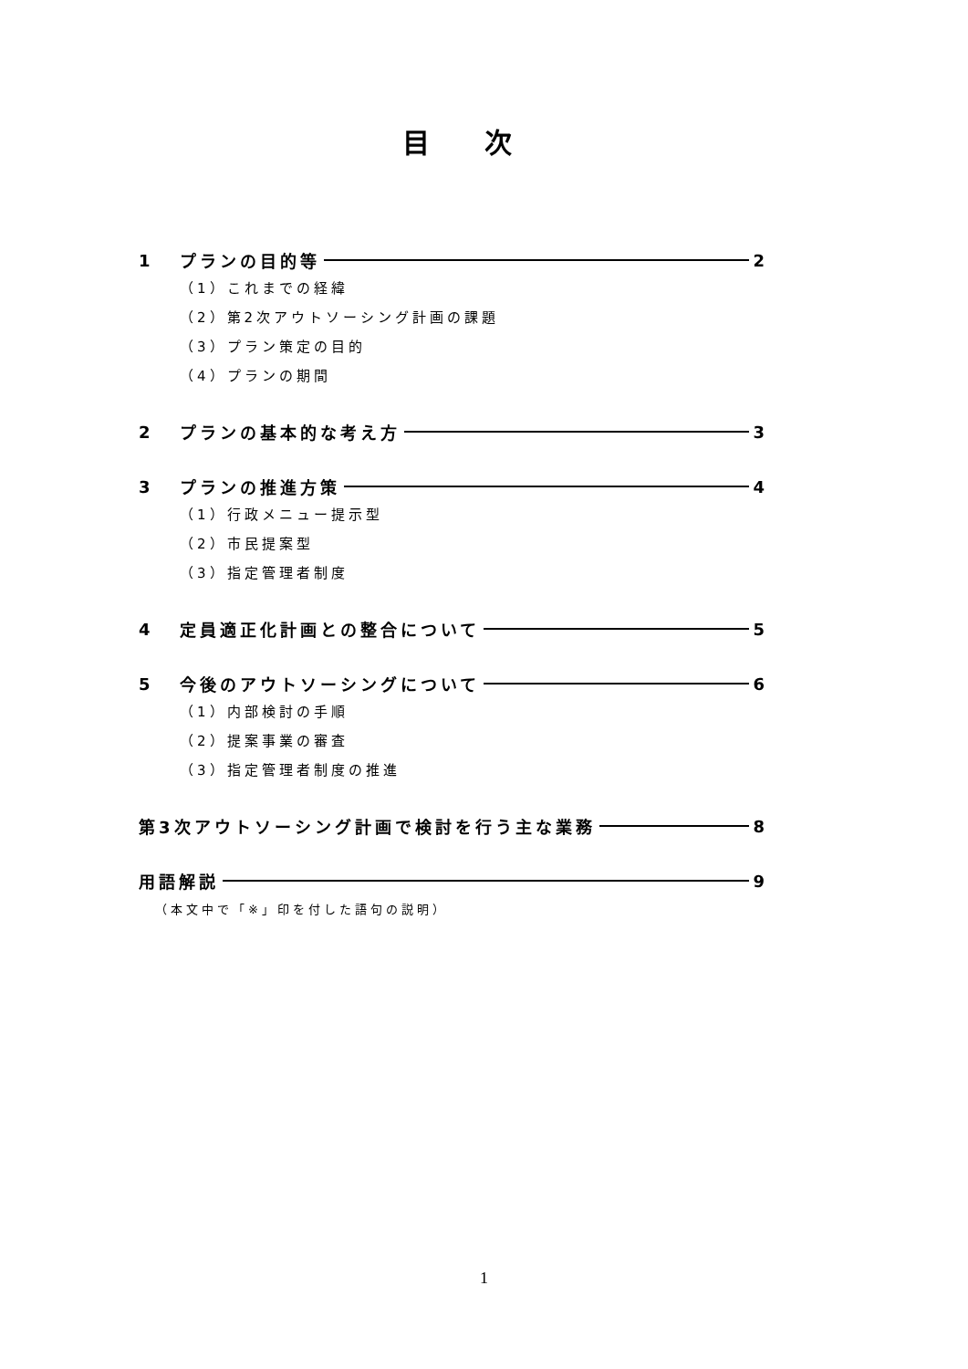目次
1 プランの目的等 2
（1）これまでの経緯
（2）第2次アウトソーシング計画の課題
（3）プラン策定の目的
（4）プランの期間
2 プランの基本的な考え方 3
3 プランの推進方策 4
（1）行政メニュー提示型
（2）市民提案型
（3）指定管理者制度
4 定員適正化計画との整合について 5
5 今後のアウトソーシングについて 6
（1）内部検討の手順
（2）提案事業の審査
（3）指定管理者制度の推進
第3次アウトソーシング計画で検討を行う主な業務 8
用語解説 9
（本文中で「※」印を付した語句の説明）
1